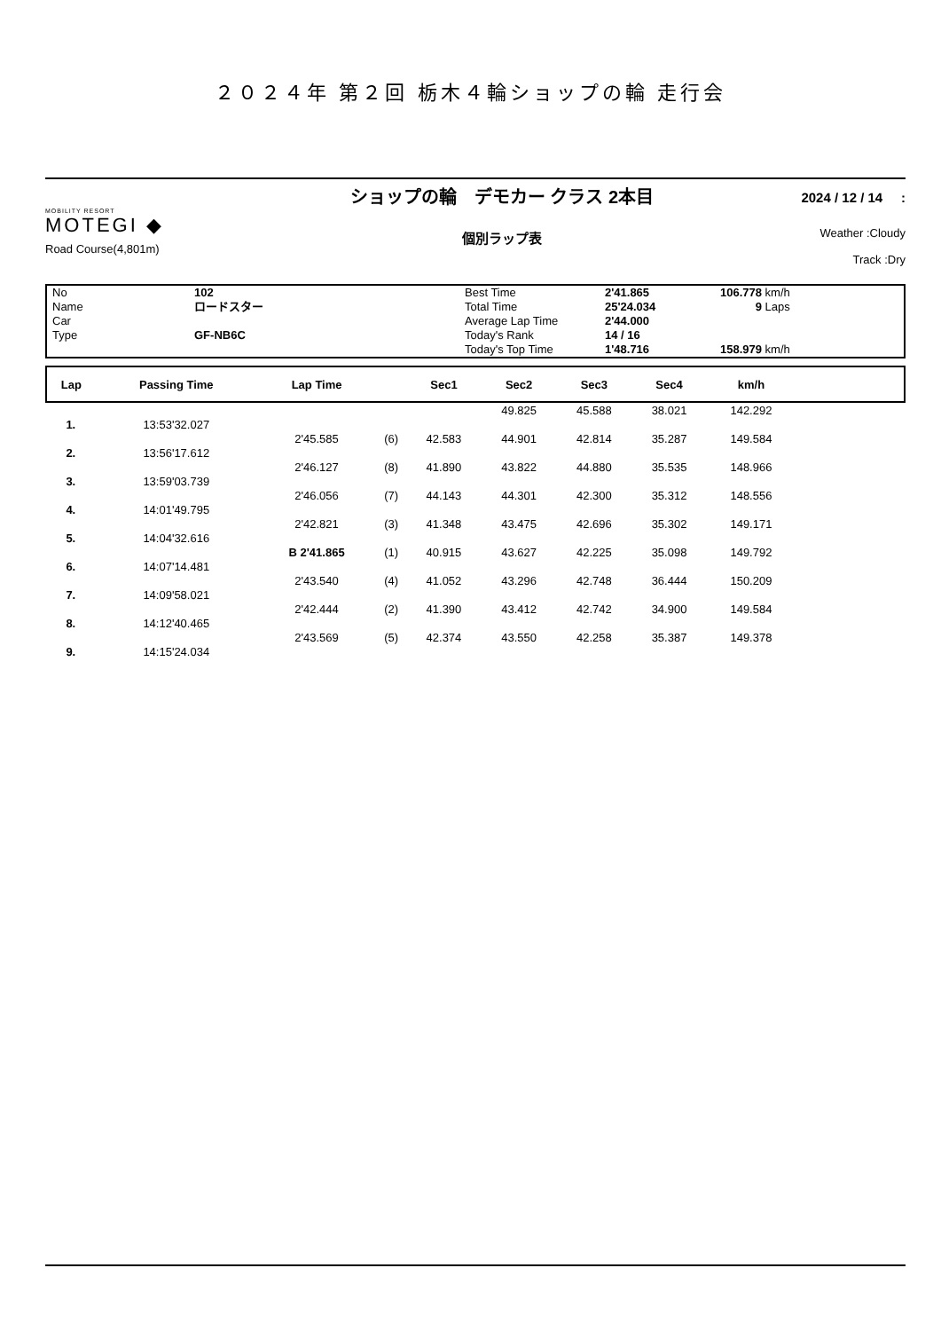２０２４年 第２回 栃木４輪ショップの輪 走行会
MOBILITY RESORT
MOTEGI ◆
Road Course(4,801m)
ショップの輪　デモカー クラス 2本目
個別ラップ表
2024 / 12 / 14 :
Weather :Cloudy
Track :Dry
No Name Car Type
102 ロードスター GF-NB6C
Best Time Total Time Average Lap Time Today's Rank Today's Top Time
2'41.865 25'24.034 2'44.000 14 / 16 1'48.716
106.778 km/h 9 Laps 158.979 km/h
| Lap | Passing Time | Lap Time | | Sec1 | Sec2 | Sec3 | Sec4 | km/h | |
| --- | --- | --- | --- | --- | --- | --- | --- | --- | --- |
| | | | | | 49.825 | 45.588 | 38.021 | 142.292 | |
| 1. | 13:53'32.027 | | | | | | | | |
| | | 2'45.585 | (6) | 42.583 | 44.901 | 42.814 | 35.287 | 149.584 | |
| 2. | 13:56'17.612 | | | | | | | | |
| | | 2'46.127 | (8) | 41.890 | 43.822 | 44.880 | 35.535 | 148.966 | |
| 3. | 13:59'03.739 | | | | | | | | |
| | | 2'46.056 | (7) | 44.143 | 44.301 | 42.300 | 35.312 | 148.556 | |
| 4. | 14:01'49.795 | | | | | | | | |
| | | 2'42.821 | (3) | 41.348 | 43.475 | 42.696 | 35.302 | 149.171 | |
| 5. | 14:04'32.616 | | | | | | | | |
| | | B 2'41.865 | (1) | 40.915 | 43.627 | 42.225 | 35.098 | 149.792 | |
| 6. | 14:07'14.481 | | | | | | | | |
| | | 2'43.540 | (4) | 41.052 | 43.296 | 42.748 | 36.444 | 150.209 | |
| 7. | 14:09'58.021 | | | | | | | | |
| | | 2'42.444 | (2) | 41.390 | 43.412 | 42.742 | 34.900 | 149.584 | |
| 8. | 14:12'40.465 | | | | | | | | |
| | | 2'43.569 | (5) | 42.374 | 43.550 | 42.258 | 35.387 | 149.378 | |
| 9. | 14:15'24.034 | | | | | | | | |